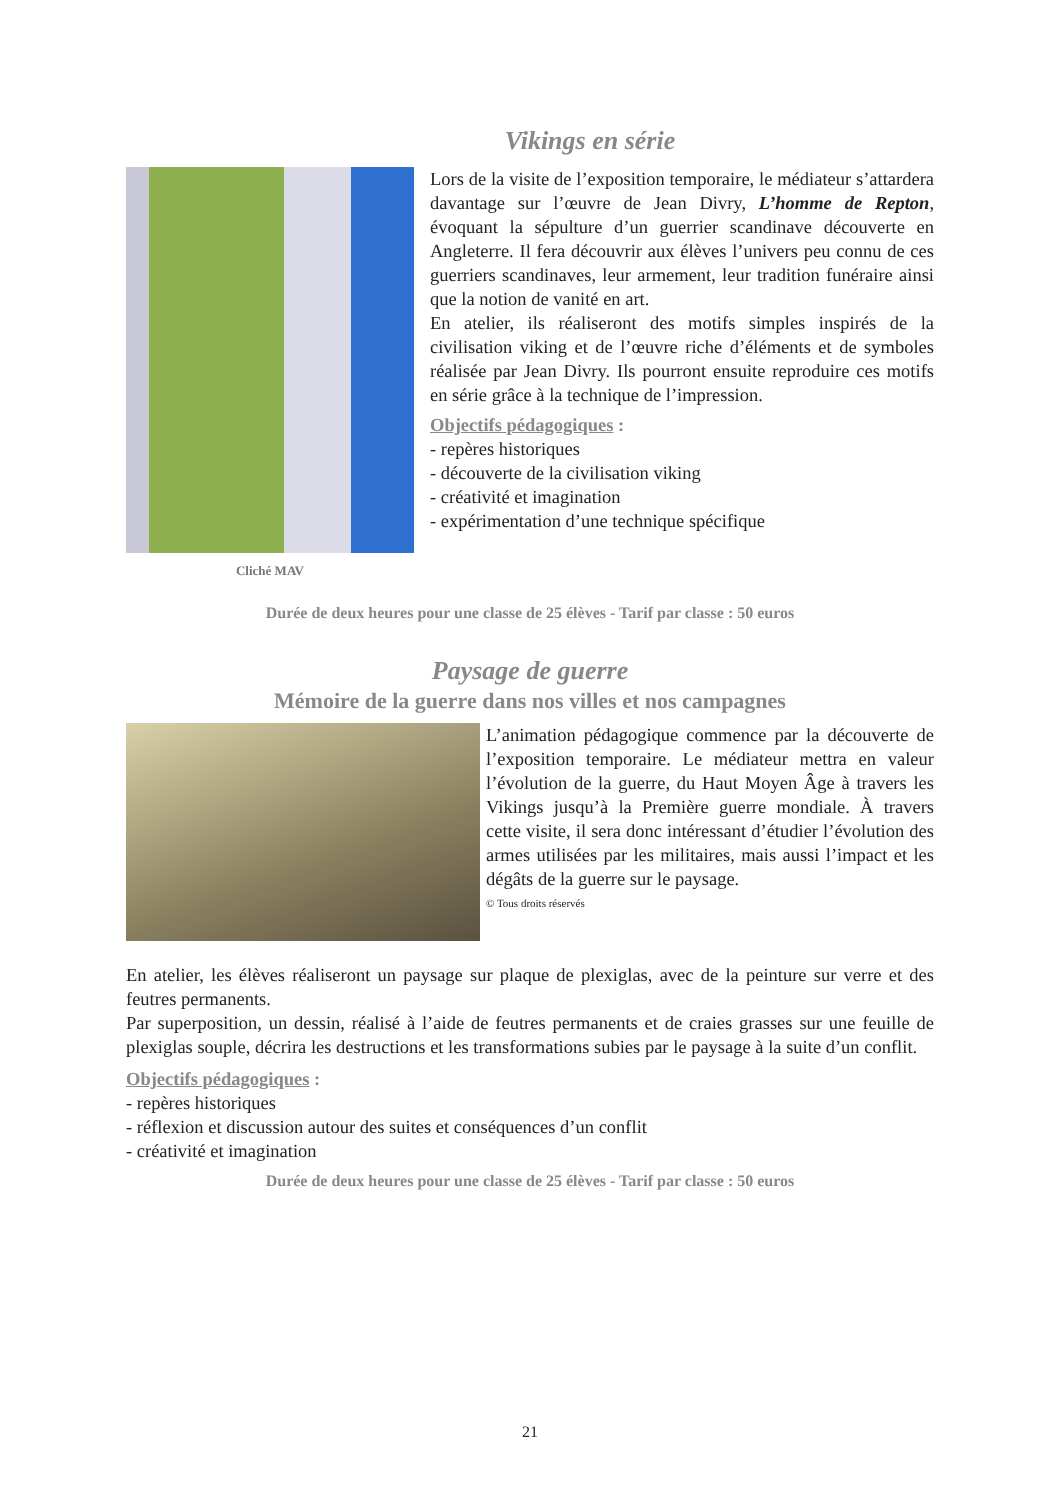Vikings en série
Cliché MAV
Lors de la visite de l’exposition temporaire, le médiateur s’attardera davantage sur l’œuvre de Jean Divry, L’homme de Repton, évoquant la sépulture d’un guerrier scandinave découverte en Angleterre. Il fera découvrir aux élèves l’univers peu connu de ces guerriers scandinaves, leur armement, leur tradition funéraire ainsi que la notion de vanité en art.
En atelier, ils réaliseront des motifs simples inspirés de la civilisation viking et de l’œuvre riche d’éléments et de symboles réalisée par Jean Divry. Ils pourront ensuite reproduire ces motifs en série grâce à la technique de l’impression.
Objectifs pédagogiques :
- repères historiques
- découverte de la civilisation viking
- créativité et imagination
- expérimentation d’une technique spécifique
Durée de deux heures pour une classe de 25 élèves - Tarif par classe : 50 euros
Paysage de guerre
Mémoire de la guerre dans nos villes et nos campagnes
L’animation pédagogique commence par la découverte de l’exposition temporaire. Le médiateur mettra en valeur l’évolution de la guerre, du Haut Moyen Âge à travers les Vikings jusqu’à la Première guerre mondiale. À travers cette visite, il sera donc intéressant d’étudier l’évolution des armes utilisées par les militaires, mais aussi l’impact et les dégâts de la guerre sur le paysage.
© Tous droits réservés
En atelier, les élèves réaliseront un paysage sur plaque de plexiglas, avec de la peinture sur verre et des feutres permanents.
Par superposition, un dessin, réalisé à l’aide de feutres permanents et de craies grasses sur une feuille de plexiglas souple, décrira les destructions et les transformations subies par le paysage à la suite d’un conflit.
Objectifs pédagogiques :
- repères historiques
- réflexion et discussion autour des suites et conséquences d’un conflit
- créativité et imagination
Durée de deux heures pour une classe de 25 élèves - Tarif par classe : 50 euros
21